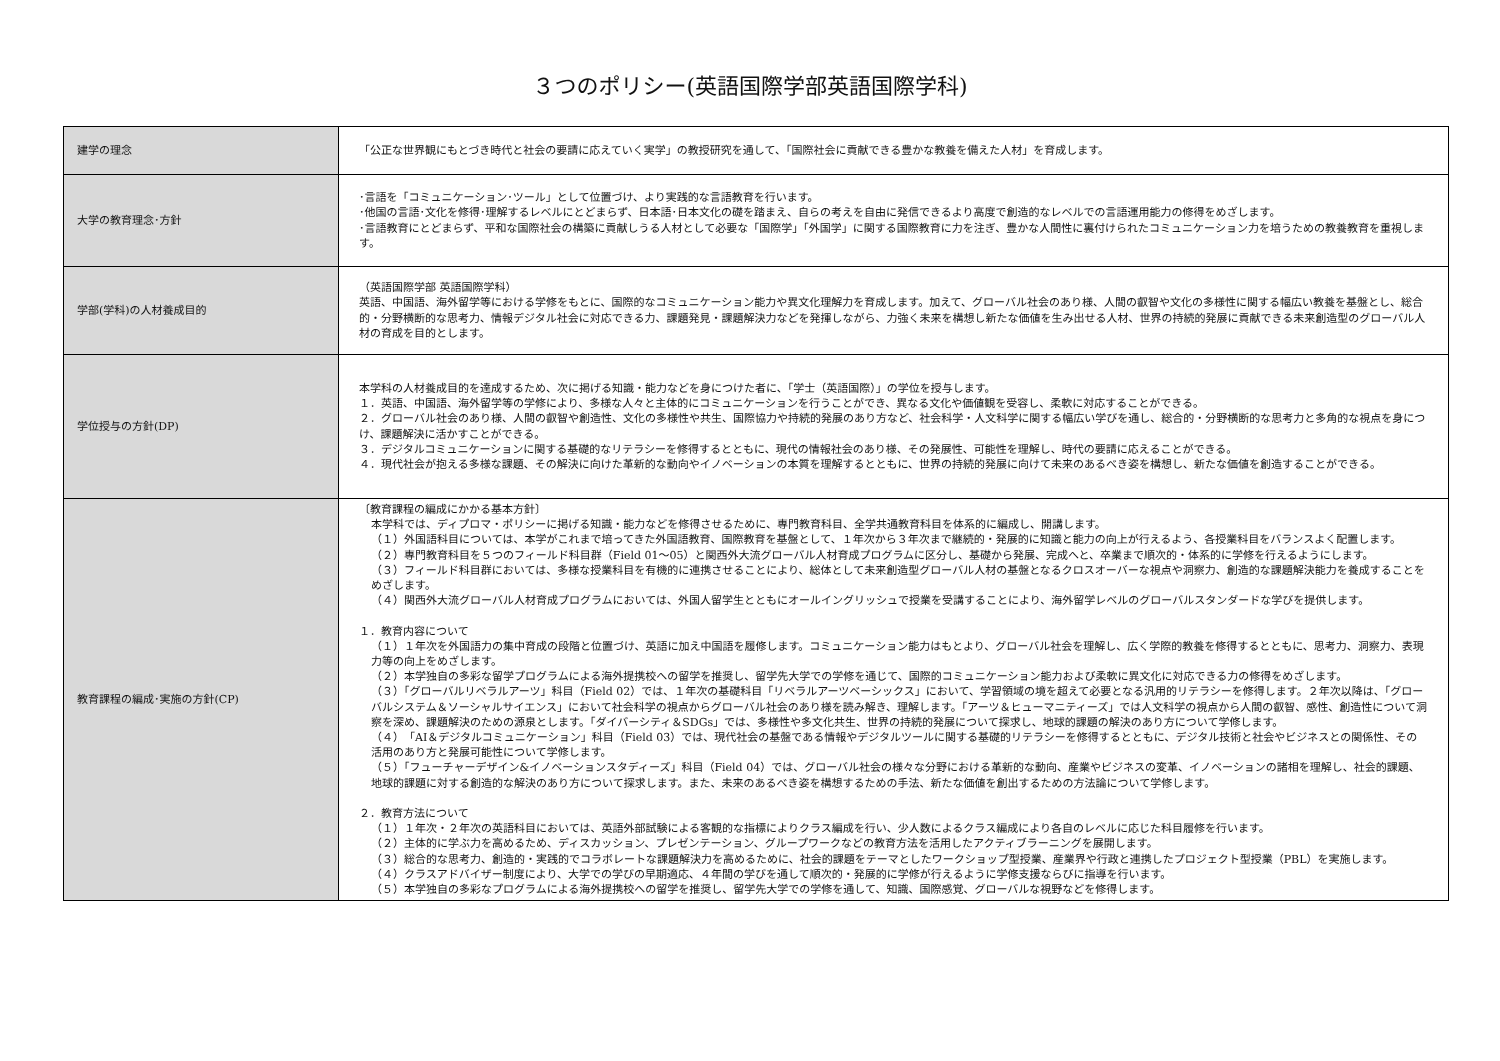３つのポリシー(英語国際学部英語国際学科)
| 建学の理念 | 「公正な世界観にもとづき時代と社会の要請に応えていく実学」の教授研究を通して、「国際社会に貢献できる豊かな教養を備えた人材」を育成します。 |
| 大学の教育理念･方針 | ･言語を「コミュニケーション･ツール」として位置づけ、より実践的な言語教育を行います。 ･他国の言語･文化を修得･理解するレベルにとどまらず、日本語･日本文化の礎を踏まえ、自らの考えを自由に発信できるより高度で創造的なレベルでの言語運用能力の修得をめざします。 ･言語教育にとどまらず、平和な国際社会の構築に貢献しうる人材として必要な「国際学」「外国学」に関する国際教育に力を注ぎ、豊かな人間性に裏付けられたコミュニケーション力を培うための教養教育を重視します。 |
| 学部(学科)の人材養成目的 | （英語国際学部 英語国際学科） 英語、中国語、海外留学等における学修をもとに、国際的なコミュニケーション能力や異文化理解力を育成します。加えて、グローバル社会のあり様、人間の叡智や文化の多様性に関する幅広い教養を基盤とし、総合的・分野横断的な思考力、情報デジタル社会に対応できる力、課題発見・課題解決力などを発揮しながら、力強く未来を構想し新たな価値を生み出せる人材、世界の持続的発展に貢献できる未来創造型のグローバル人材の育成を目的とします。 |
| 学位授与の方針(DP) | 本学科の人材養成目的を達成するため、次に掲げる知識・能力などを身につけた者に、「学士（英語国際）」の学位を授与します。 １．英語、中国語、海外留学等の学修により、多様な人々と主体的にコミュニケーションを行うことができ、異なる文化や価値観を受容し、柔軟に対応することができる。 ２．グローバル社会のあり様、人間の叡智や創造性、文化の多様性や共生、国際協力や持続的発展のあり方など、社会科学・人文科学に関する幅広い学びを通し、総合的・分野横断的な思考力と多角的な視点を身につけ、課題解決に活かすことができる。 ３．デジタルコミュニケーションに関する基礎的なリテラシーを修得するとともに、現代の情報社会のあり様、その発展性、可能性を理解し、時代の要請に応えることができる。 ４．現代社会が抱える多様な課題、その解決に向けた革新的な動向やイノベーションの本質を理解するとともに、世界の持続的発展に向けて未来のあるべき姿を構想し、新たな価値を創造することができる。 |
| 教育課程の編成･実施の方針(CP) | 〔教育課程の編成にかかる基本方針〕 本学科では、ディプロマ・ポリシーに掲げる知識・能力などを修得させるために、専門教育科目、全学共通教育科目を体系的に編成し、開講します。 （１）外国語科目については、本学がこれまで培ってきた外国語教育、国際教育を基盤として、１年次から３年次まで継続的・発展的に知識と能力の向上が行えるよう、各授業科目をバランスよく配置します。 （２）専門教育科目を５つのフィールド科目群（Field 01～05）と関西外大流グローバル人材育成プログラムに区分し、基礎から発展、完成へと、卒業まで順次的・体系的に学修を行えるようにします。 （３）フィールド科目群においては、多様な授業科目を有機的に連携させることにより、総体として未来創造型グローバル人材の基盤となるクロスオーバーな視点や洞察力、創造的な課題解決能力を養成することをめざします。 （４）関西外大流グローバル人材育成プログラムにおいては、外国人留学生とともにオールイングリッシュで授業を受講することにより、海外留学レベルのグローバルスタンダードな学びを提供します。 １．教育内容について （１）１年次を外国語力の集中育成の段階と位置づけ、英語に加え中国語を履修します。コミュニケーション能力はもとより、グローバル社会を理解し、広く学際的教養を修得するとともに、思考力、洞察力、表現力等の向上をめざします。 （２）本学独自の多彩な留学プログラムによる海外提携校への留学を推奨し、留学先大学での学修を通じて、国際的コミュニケーション能力および柔軟に異文化に対応できる力の修得をめざします。 （３）「グローバルリベラルアーツ」科目（Field 02）では、１年次の基礎科目「リベラルアーツベーシックス」において、学習領域の境を超えて必要となる汎用的リテラシーを修得します。２年次以降は、「グローバルシステム＆ソーシャルサイエンス」において社会科学の視点からグローバル社会のあり様を読み解き、理解します。「アーツ＆ヒューマニティーズ」では人文科学の視点から人間の叡智、感性、創造性について洞察を深め、課題解決のための源泉とします。「ダイバーシティ＆SDGs」では、多様性や多文化共生、世界の持続的発展について探求し、地球的課題の解決のあり方について学修します。 （４）「AI＆デジタルコミュニケーション」科目（Field 03）では、現代社会の基盤である情報やデジタルツールに関する基礎的リテラシーを修得するとともに、デジタル技術と社会やビジネスとの関係性、その活用のあり方と発展可能性について学修します。 （５）「フューチャーデザイン&イノベーションスタディーズ」科目（Field 04）では、グローバル社会の様々な分野における革新的な動向、産業やビジネスの変革、イノベーションの諸相を理解し、社会的課題、地球的課題に対する創造的な解決のあり方について探求します。また、未来のあるべき姿を構想するための手法、新たな価値を創出するための方法論について学修します。 ２．教育方法について （１）１年次・２年次の英語科目においては、英語外部試験による客観的な指標によりクラス編成を行い、少人数によるクラス編成により各自のレベルに応じた科目履修を行います。 （２）主体的に学ぶ力を高めるため、ディスカッション、プレゼンテーション、グループワークなどの教育方法を活用したアクティブラーニングを展開します。 （３）総合的な思考力、創造的・実践的でコラボレートな課題解決力を高めるために、社会的課題をテーマとしたワークショップ型授業、産業界や行政と連携したプロジェクト型授業（PBL）を実施します。 （４）クラスアドバイザー制度により、大学での学びの早期適応、４年間の学びを通して順次的・発展的に学修が行えるように学修支援ならびに指導を行います。 （５）本学独自の多彩なプログラムによる海外提携校への留学を推奨し、留学先大学での学修を通して、知識、国際感覚、グローバルな視野などを修得します。 |